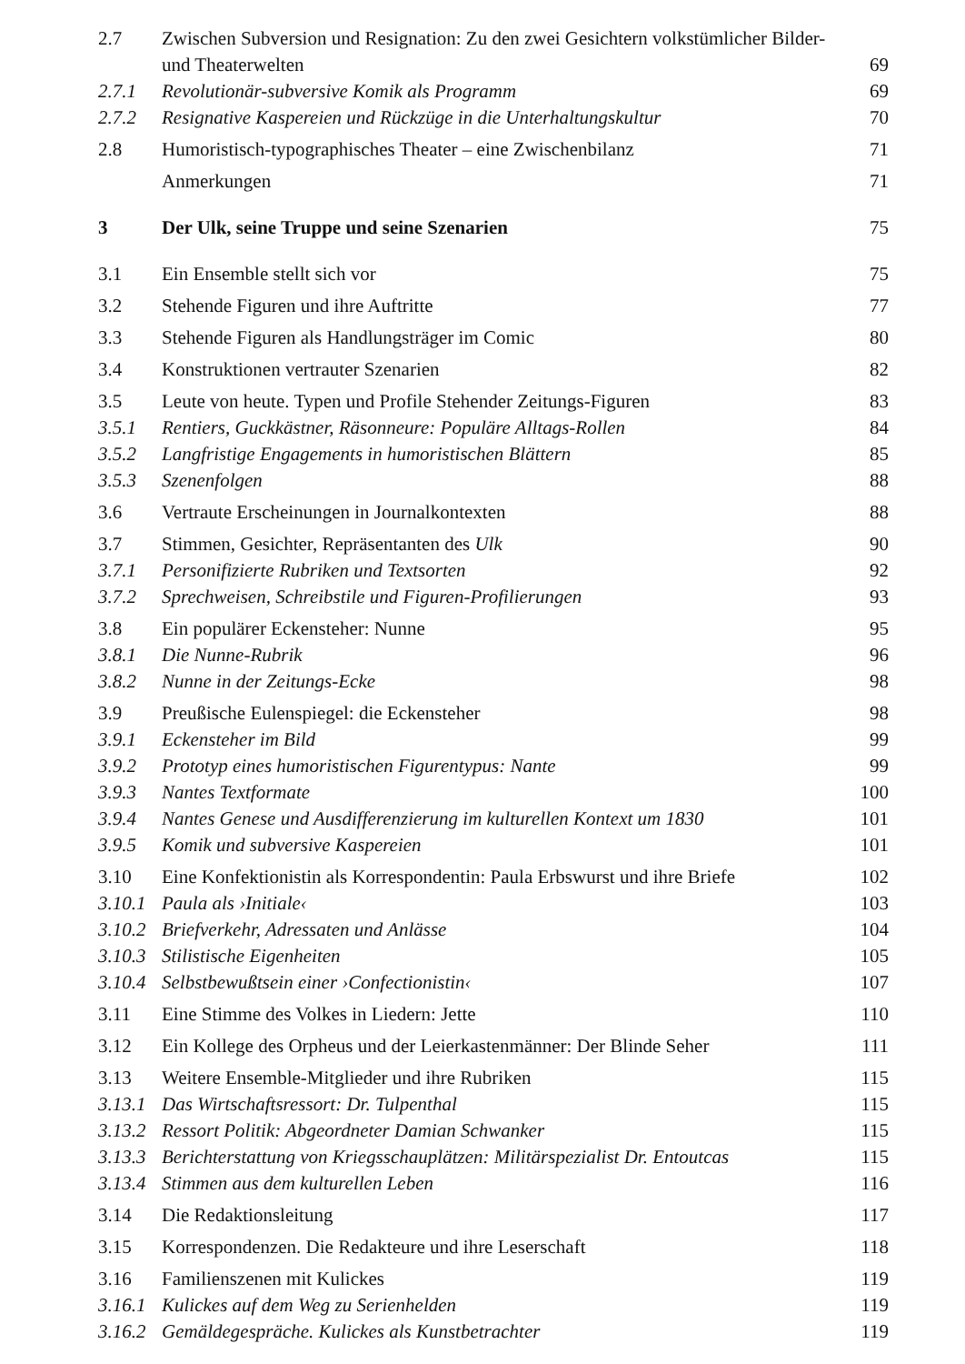| 2.7 | Zwischen Subversion und Resignation: Zu den zwei Gesichtern volkstümlicher Bilder- und Theaterwelten | 69 |
| 2.7.1 | Revolutionär-subversive Komik als Programm | 69 |
| 2.7.2 | Resignative Kaspereien und Rückzüge in die Unterhaltungskultur | 70 |
| 2.8 | Humoristisch-typographisches Theater – eine Zwischenbilanz | 71 |
| | Anmerkungen | 71 |
| 3 | Der Ulk, seine Truppe und seine Szenarien | 75 |
| 3.1 | Ein Ensemble stellt sich vor | 75 |
| 3.2 | Stehende Figuren und ihre Auftritte | 77 |
| 3.3 | Stehende Figuren als Handlungsträger im Comic | 80 |
| 3.4 | Konstruktionen vertrauter Szenarien | 82 |
| 3.5 | Leute von heute. Typen und Profile Stehender Zeitungs-Figuren | 83 |
| 3.5.1 | Rentiers, Guckkästner, Räsonneure: Populäre Alltags-Rollen | 84 |
| 3.5.2 | Langfristige Engagements in humoristischen Blättern | 85 |
| 3.5.3 | Szenenfolgen | 88 |
| 3.6 | Vertraute Erscheinungen in Journalkontexten | 88 |
| 3.7 | Stimmen, Gesichter, Repräsentanten des Ulk | 90 |
| 3.7.1 | Personifizierte Rubriken und Textsorten | 92 |
| 3.7.2 | Sprechweisen, Schreibstile und Figuren-Profilierungen | 93 |
| 3.8 | Ein populärer Eckensteher: Nunne | 95 |
| 3.8.1 | Die Nunne-Rubrik | 96 |
| 3.8.2 | Nunne in der Zeitungs-Ecke | 98 |
| 3.9 | Preußische Eulenspiegel: die Eckensteher | 98 |
| 3.9.1 | Eckensteher im Bild | 99 |
| 3.9.2 | Prototyp eines humoristischen Figurentypus: Nante | 99 |
| 3.9.3 | Nantes Textformate | 100 |
| 3.9.4 | Nantes Genese und Ausdifferenzierung im kulturellen Kontext um 1830 | 101 |
| 3.9.5 | Komik und subversive Kaspereien | 101 |
| 3.10 | Eine Konfektionistin als Korrespondentin: Paula Erbswurst und ihre Briefe | 102 |
| 3.10.1 | Paula als ›Initiale‹ | 103 |
| 3.10.2 | Briefverkehr, Adressaten und Anlässe | 104 |
| 3.10.3 | Stilistische Eigenheiten | 105 |
| 3.10.4 | Selbstbewußtsein einer ›Confectionistin‹ | 107 |
| 3.11 | Eine Stimme des Volkes in Liedern: Jette | 110 |
| 3.12 | Ein Kollege des Orpheus und der Leierkastenmänner: Der Blinde Seher | 111 |
| 3.13 | Weitere Ensemble-Mitglieder und ihre Rubriken | 115 |
| 3.13.1 | Das Wirtschaftsressort: Dr. Tulpenthal | 115 |
| 3.13.2 | Ressort Politik: Abgeordneter Damian Schwanker | 115 |
| 3.13.3 | Berichterstattung von Kriegsschauplätzen: Militärspezialist Dr. Entoutcas | 115 |
| 3.13.4 | Stimmen aus dem kulturellen Leben | 116 |
| 3.14 | Die Redaktionsleitung | 117 |
| 3.15 | Korrespondenzen. Die Redakteure und ihre Leserschaft | 118 |
| 3.16 | Familienszenen mit Kulickes | 119 |
| 3.16.1 | Kulickes auf dem Weg zu Serienhelden | 119 |
| 3.16.2 | Gemäldegespräche. Kulickes als Kunstbetrachter | 119 |